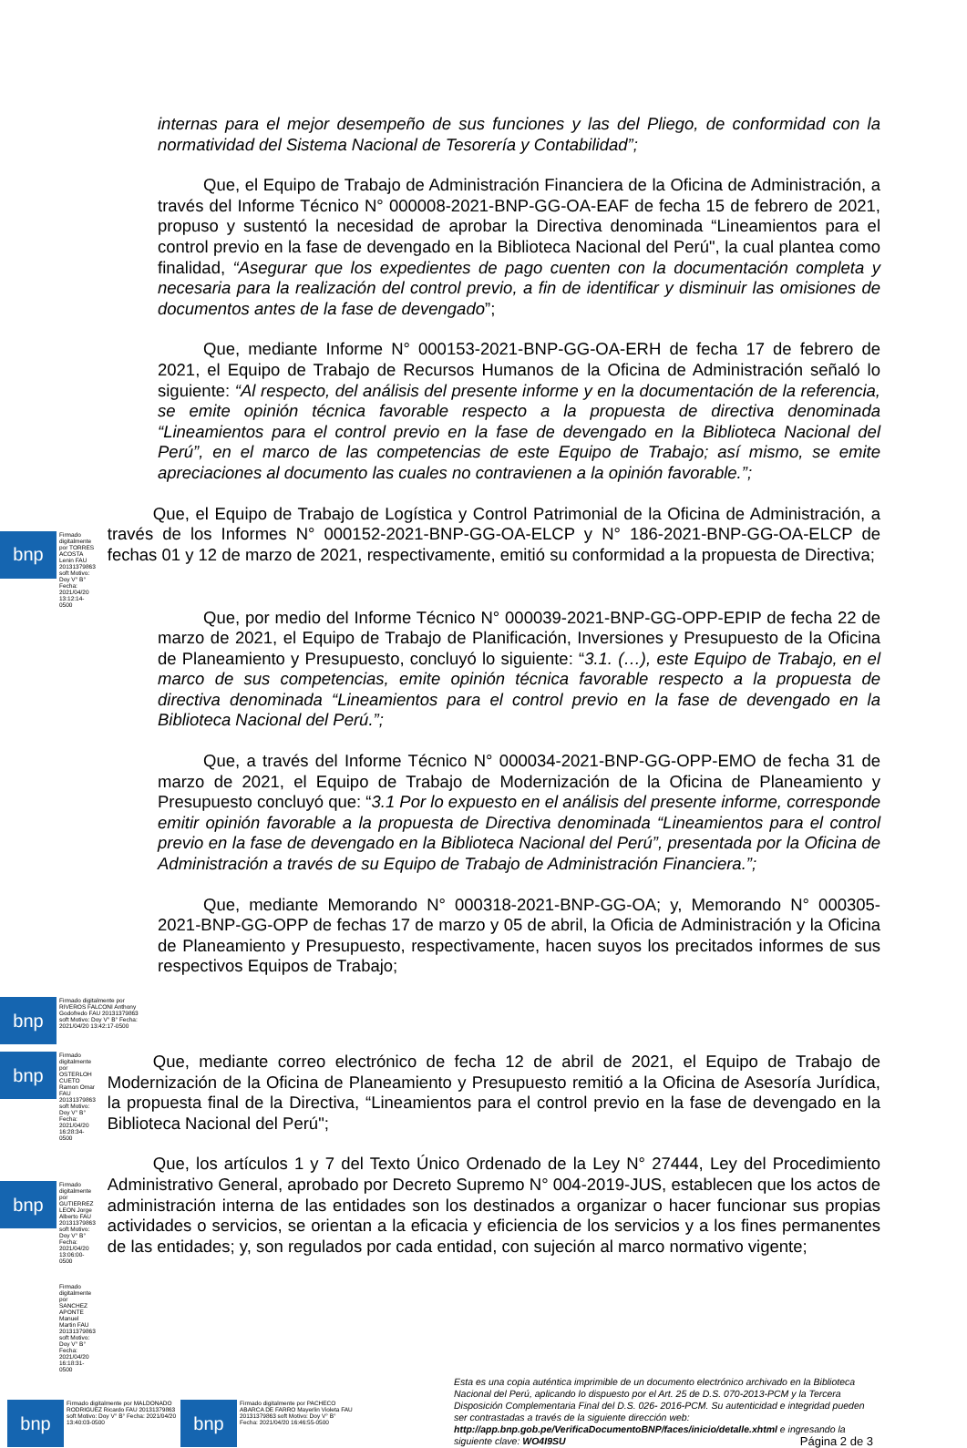internas para el mejor desempeño de sus funciones y las del Pliego, de conformidad con la normatividad del Sistema Nacional de Tesorería y Contabilidad”;
Que, el Equipo de Trabajo de Administración Financiera de la Oficina de Administración, a través del Informe Técnico N° 000008-2021-BNP-GG-OA-EAF de fecha 15 de febrero de 2021, propuso y sustentó la necesidad de aprobar la Directiva denominada “Lineamientos para el control previo en la fase de devengado en la Biblioteca Nacional del Perú", la cual plantea como finalidad, “Asegurar que los expedientes de pago cuenten con la documentación completa y necesaria para la realización del control previo, a fin de identificar y disminuir las omisiones de documentos antes de la fase de devengado”;
Que, mediante Informe N° 000153-2021-BNP-GG-OA-ERH de fecha 17 de febrero de 2021, el Equipo de Trabajo de Recursos Humanos de la Oficina de Administración señaló lo siguiente: “Al respecto, del análisis del presente informe y en la documentación de la referencia, se emite opinión técnica favorable respecto a la propuesta de directiva denominada “Lineamientos para el control previo en la fase de devengado en la Biblioteca Nacional del Perú”, en el marco de las competencias de este Equipo de Trabajo; así mismo, se emite apreciaciones al documento las cuales no contravienen a la opinión favorable.”;
bnp
Firmado digitalmente por TORRES ACOSTA Lenin FAU 20131379863 soft Motivo: Doy V° B° Fecha: 2021/04/20 13:12:14-0500
Que, el Equipo de Trabajo de Logística y Control Patrimonial de la Oficina de Administración, a través de los Informes N° 000152-2021-BNP-GG-OA-ELCP y N° 186-2021-BNP-GG-OA-ELCP de fechas 01 y 12 de marzo de 2021, respectivamente, emitió su conformidad a la propuesta de Directiva;
Que, por medio del Informe Técnico N° 000039-2021-BNP-GG-OPP-EPIP de fecha 22 de marzo de 2021, el Equipo de Trabajo de Planificación, Inversiones y Presupuesto de la Oficina de Planeamiento y Presupuesto, concluyó lo siguiente: “3.1. (…), este Equipo de Trabajo, en el marco de sus competencias, emite opinión técnica favorable respecto a la propuesta de directiva denominada “Lineamientos para el control previo en la fase de devengado en la Biblioteca Nacional del Perú.”;
Que, a través del Informe Técnico N° 000034-2021-BNP-GG-OPP-EMO de fecha 31 de marzo de 2021, el Equipo de Trabajo de Modernización de la Oficina de Planeamiento y Presupuesto concluyó que: “3.1 Por lo expuesto en el análisis del presente informe, corresponde emitir opinión favorable a la propuesta de Directiva denominada “Lineamientos para el control previo en la fase de devengado en la Biblioteca Nacional del Perú”, presentada por la Oficina de Administración a través de su Equipo de Trabajo de Administración Financiera.”;
Que, mediante Memorando N° 000318-2021-BNP-GG-OA; y, Memorando N° 000305-2021-BNP-GG-OPP de fechas 17 de marzo y 05 de abril, la Oficia de Administración y la Oficina de Planeamiento y Presupuesto, respectivamente, hacen suyos los precitados informes de sus respectivos Equipos de Trabajo;
bnp
Firmado digitalmente por RIVEROS FALCONI Anthony Godofredo FAU 20131379863 soft Motivo: Doy V° B° Fecha: 2021/04/20 13:42:17-0500
bnp
Firmado digitalmente por OSTERLOH CUETO Ramon Omar FAU 20131379863 soft Motivo: Doy V° B° Fecha: 2021/04/20 16:28:34-0500
Que, mediante correo electrónico de fecha 12 de abril de 2021, el Equipo de Trabajo de Modernización de la Oficina de Planeamiento y Presupuesto remitió a la Oficina de Asesoría Jurídica, la propuesta final de la Directiva, “Lineamientos para el control previo en la fase de devengado en la Biblioteca Nacional del Perú";
bnp
Firmado digitalmente por GUTIERREZ LEON Jorge Alberto FAU 20131379863 soft Motivo: Doy V° B° Fecha: 2021/04/20 13:06:00-0500
Firmado digitalmente por SANCHEZ APONTE Manuel Martin FAU 20131379863 soft Motivo: Doy V° B° Fecha: 2021/04/20 16:18:31-0500
Que, los artículos 1 y 7 del Texto Único Ordenado de la Ley N° 27444, Ley del Procedimiento Administrativo General, aprobado por Decreto Supremo N° 004-2019-JUS, establecen que los actos de administración interna de las entidades son los destinados a organizar o hacer funcionar sus propias actividades o servicios, se orientan a la eficacia y eficiencia de los servicios y a los fines permanentes de las entidades; y, son regulados por cada entidad, con sujeción al marco normativo vigente;
bnp
Firmado digitalmente por MALDONADO RODRIGUEZ Ricardo FAU 20131379863 soft Motivo: Doy V° B° Fecha: 2021/04/20 13:40:03-0500
bnp
Firmado digitalmente por PACHECO ABARCA DE FARRO Mayerlin Violeta FAU 20131379863 soft Motivo: Doy V° B° Fecha: 2021/04/20 16:46:55-0500
Esta es una copia auténtica imprimible de un documento electrónico archivado en la Biblioteca Nacional del Perú, aplicando lo dispuesto por el Art. 25 de D.S. 070-2013-PCM y la Tercera Disposición Complementaria Final del D.S. 026- 2016-PCM. Su autenticidad e integridad pueden ser contrastadas a través de la siguiente dirección web: http://app.bnp.gob.pe/VerificaDocumentoBNP/faces/inicio/detalle.xhtml e ingresando la siguiente clave: WO4I9SU Página 2 de 3